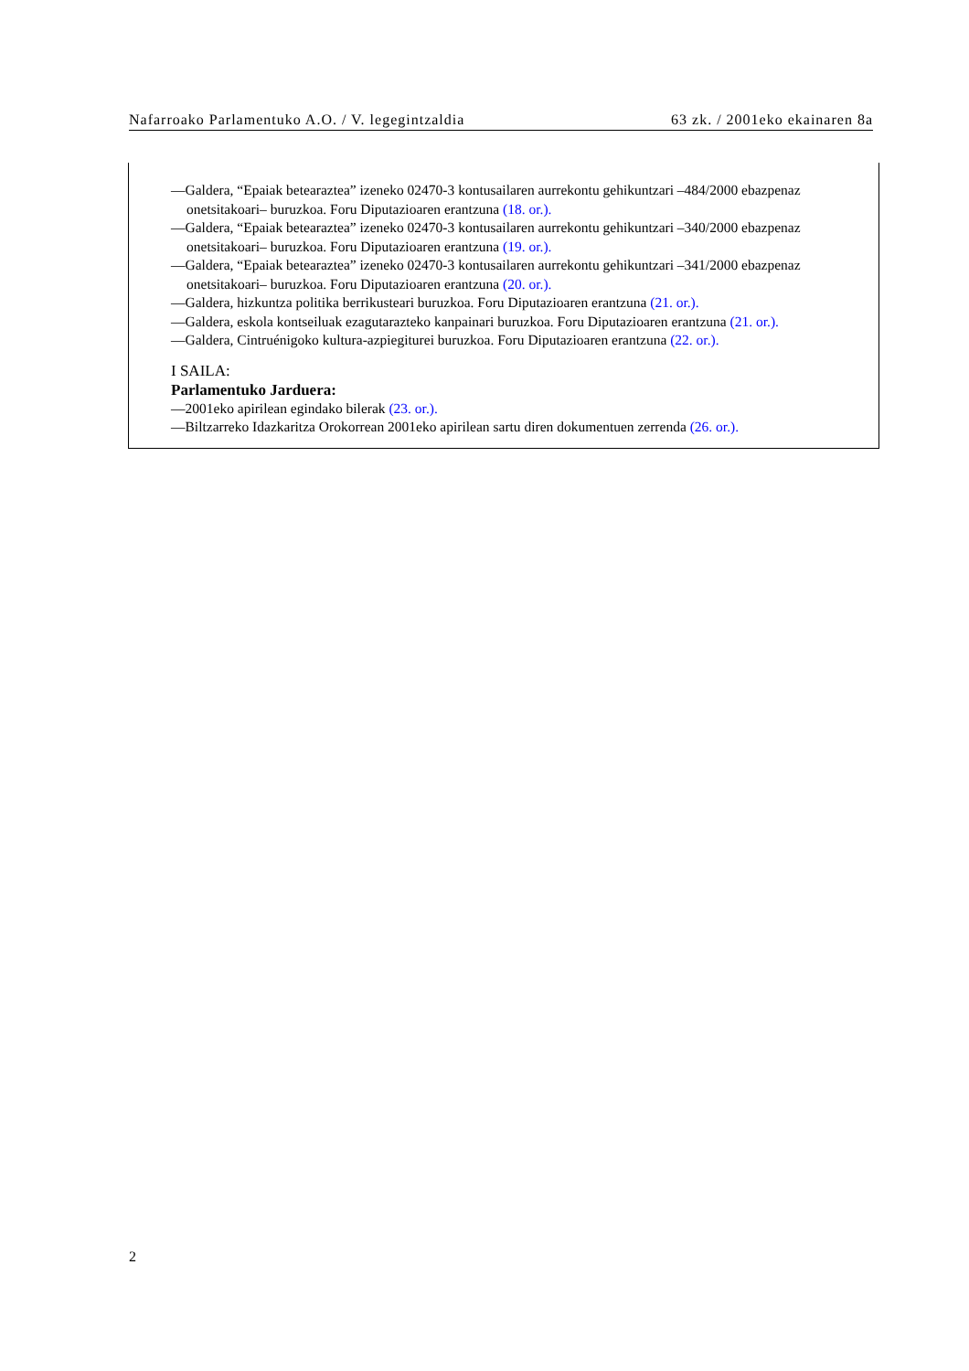Nafarroako Parlamentuko A.O. / V. legegintzaldia 63 zk. / 2001eko ekainaren 8a
—Galdera, “Epaiak betearaztea” izeneko 02470-3 kontusailaren aurrekontu gehikuntzari –484/2000 ebazpenaz onetsitakoari– buruzkoa. Foru Diputazioaren erantzuna (18. or.).
—Galdera, “Epaiak betearaztea” izeneko 02470-3 kontusailaren aurrekontu gehikuntzari –340/2000 ebazpenaz onetsitakoari– buruzkoa. Foru Diputazioaren erantzuna (19. or.).
—Galdera, “Epaiak betearaztea” izeneko 02470-3 kontusailaren aurrekontu gehikuntzari –341/2000 ebazpenaz onetsitakoari– buruzkoa. Foru Diputazioaren erantzuna (20. or.).
—Galdera, hizkuntza politika berrikusteari buruzkoa. Foru Diputazioaren erantzuna (21. or.).
—Galdera, eskola kontseiluak ezagutarazteko kanpainari buruzkoa. Foru Diputazioaren erantzuna (21. or.).
—Galdera, Cintruénigoko kultura-azpiegiturei buruzkoa. Foru Diputazioaren erantzuna (22. or.).
I SAILA:
Parlamentuko Jarduera:
—2001eko apirilean egindako bilerak (23. or.).
—Biltzarreko Idazkaritza Orokorrean 2001eko apirilean sartu diren dokumentuen zerrenda (26. or.).
2